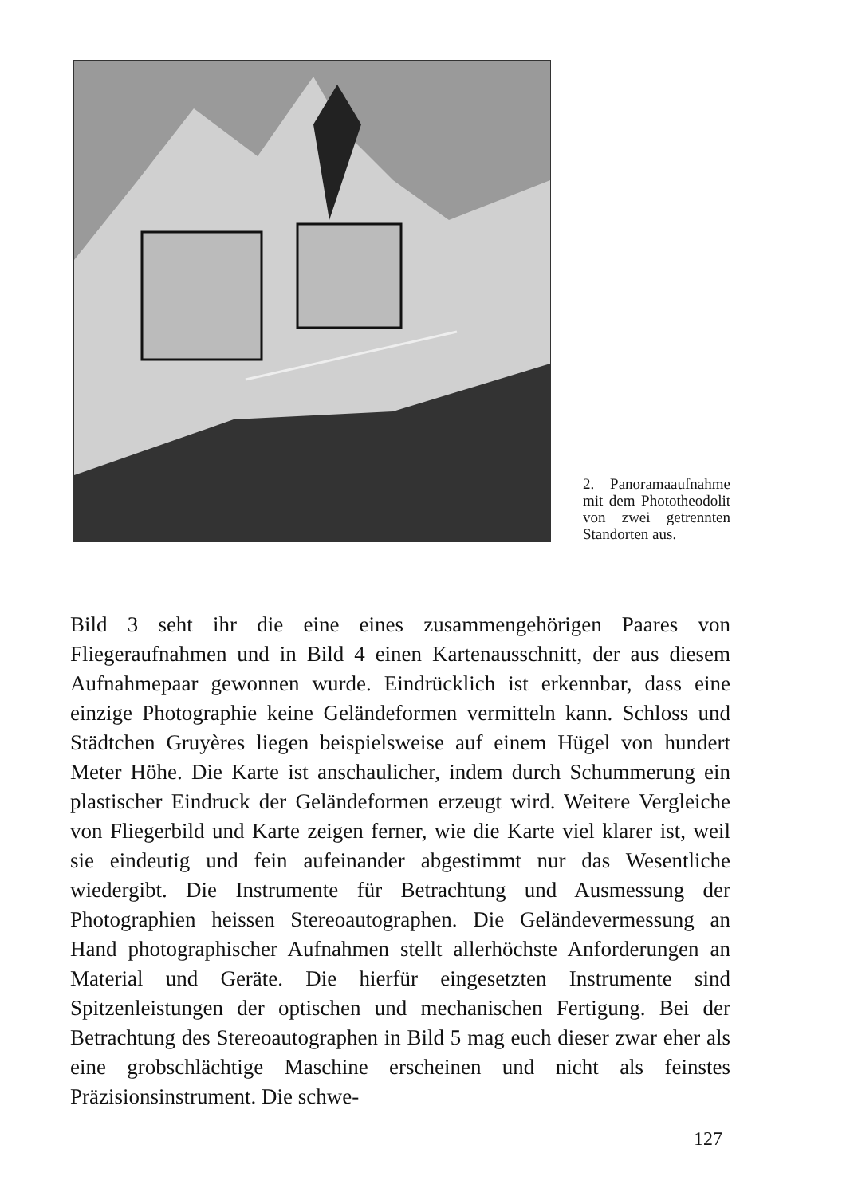2. Panoramaaufnahme mit dem Phototheodolit von zwei getrennten Standorten aus.
Bild 3 seht ihr die eine eines zusammengehörigen Paares von Fliegeraufnahmen und in Bild 4 einen Kartenausschnitt, der aus diesem Aufnahmepaar gewonnen wurde. Eindrücklich ist erkennbar, dass eine einzige Photographie keine Geländeformen vermitteln kann. Schloss und Städtchen Gruyères liegen beispielsweise auf einem Hügel von hundert Meter Höhe. Die Karte ist anschaulicher, indem durch Schummerung ein plastischer Eindruck der Geländeformen erzeugt wird. Weitere Vergleiche von Fliegerbild und Karte zeigen ferner, wie die Karte viel klarer ist, weil sie eindeutig und fein aufeinander abgestimmt nur das Wesentliche wiedergibt. Die Instrumente für Betrachtung und Ausmessung der Photographien heissen Stereoautographen. Die Geländevermessung an Hand photographischer Aufnahmen stellt allerhöchste Anforderungen an Material und Geräte. Die hierfür eingesetzten Instrumente sind Spitzenleistungen der optischen und mechanischen Fertigung. Bei der Betrachtung des Stereoautographen in Bild 5 mag euch dieser zwar eher als eine grobschlächtige Maschine erscheinen und nicht als feinstes Präzisionsinstrument. Die schwe-
127